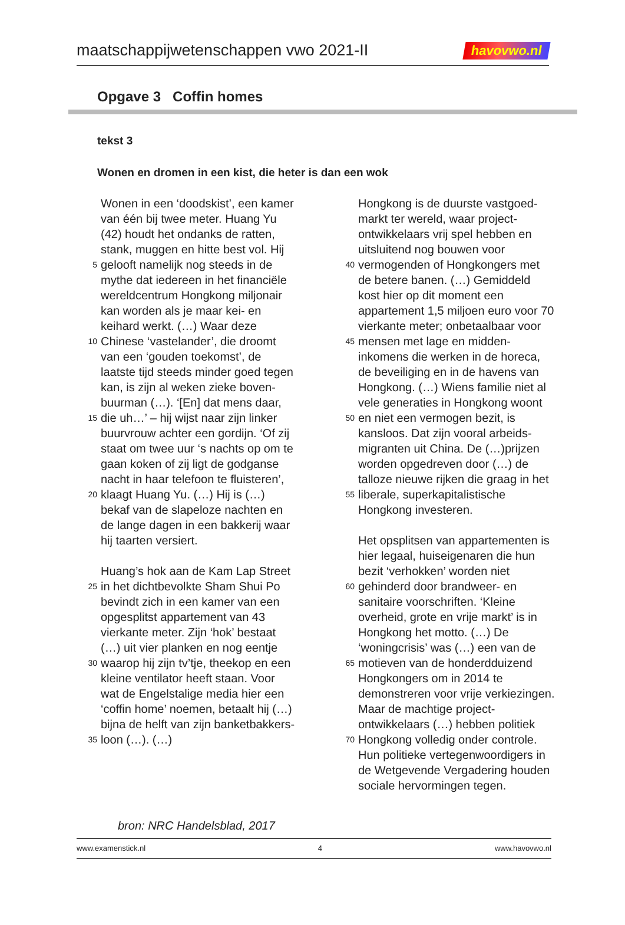maatschappijwetenschappen vwo 2021-II havovwo.nl
Opgave 3 Coffin homes
tekst 3
Wonen en dromen in een kist, die heter is dan een wok
Wonen in een ‘doodskist’, een kamer
van één bij twee meter. Huang Yu
(42) houdt het ondanks de ratten,
stank, muggen en hitte best vol. Hij
5 gelooft namelijk nog steeds in de
mythe dat iedereen in het financiële
wereldcentrum Hongkong miljonair
kan worden als je maar kei- en
keihard werkt. (…) Waar deze
10 Chinese ‘vastelander’, die droomt
van een ‘gouden toekomst’, de
laatste tijd steeds minder goed tegen
kan, is zijn al weken zieke boven-
buurman (…). ‘[En] dat mens daar,
15 die uh…’ – hij wijst naar zijn linker
buurvrouw achter een gordijn. ‘Of zij
staat om twee uur ‘s nachts op om te
gaan koken of zij ligt de godganse
nacht in haar telefoon te fluisteren’,
20 klaagt Huang Yu. (…) Hij is (…)
bekaf van de slapeloze nachten en
de lange dagen in een bakkerij waar
hij taarten versiert.
Huang’s hok aan de Kam Lap Street
25 in het dichtbevolkte Sham Shui Po
bevindt zich in een kamer van een
opgesplitst appartement van 43
vierkante meter. Zijn ‘hok’ bestaat
(…) uit vier planken en nog eentje
30 waarop hij zijn tv’tje, theekop en een
kleine ventilator heeft staan. Voor
wat de Engelstalige media hier een
‘coffin home’ noemen, betaalt hij (…)
bijna de helft van zijn banketbakkers-
35 loon (…). (…)
Hongkong is de duurste vastgoed-
markt ter wereld, waar project-
ontwikkelaars vrij spel hebben en
uitsluitend nog bouwen voor
40 vermogenden of Hongkongers met
de betere banen. (…) Gemiddeld
kost hier op dit moment een
appartement 1,5 miljoen euro voor 70
vierkante meter; onbetaalbaar voor
45 mensen met lage en midden-
inkomens die werken in de horeca,
de beveiliging en in de havens van
Hongkong. (…) Wiens familie niet al
vele generaties in Hongkong woont
50 en niet een vermogen bezit, is
kansloos. Dat zijn vooral arbeids-
migranten uit China. De (…)prijzen
worden opgedreven door (…) de
talloze nieuwe rijken die graag in het
55 liberale, superkapitalistische
Hongkong investeren.
Het opsplitsen van appartementen is
hier legaal, huiseigenaren die hun
bezit ‘verhokken’ worden niet
60 gehinderd door brandweer- en
sanitaire voorschriften. ‘Kleine
overheid, grote en vrije markt’ is in
Hongkong het motto. (…) De
‘woningcrisis’ was (…) een van de
65 motieven van de honderdduizend
Hongkongers om in 2014 te
demonstreren voor vrije verkiezingen.
Maar de machtige project-
ontwikkelaars (…) hebben politiek
70 Hongkong volledig onder controle.
Hun politieke vertegenwoordigers in
de Wetgevende Vergadering houden
sociale hervormingen tegen.
bron: NRC Handelsblad, 2017
www.examenstick.nl 4 www.havovwo.nl